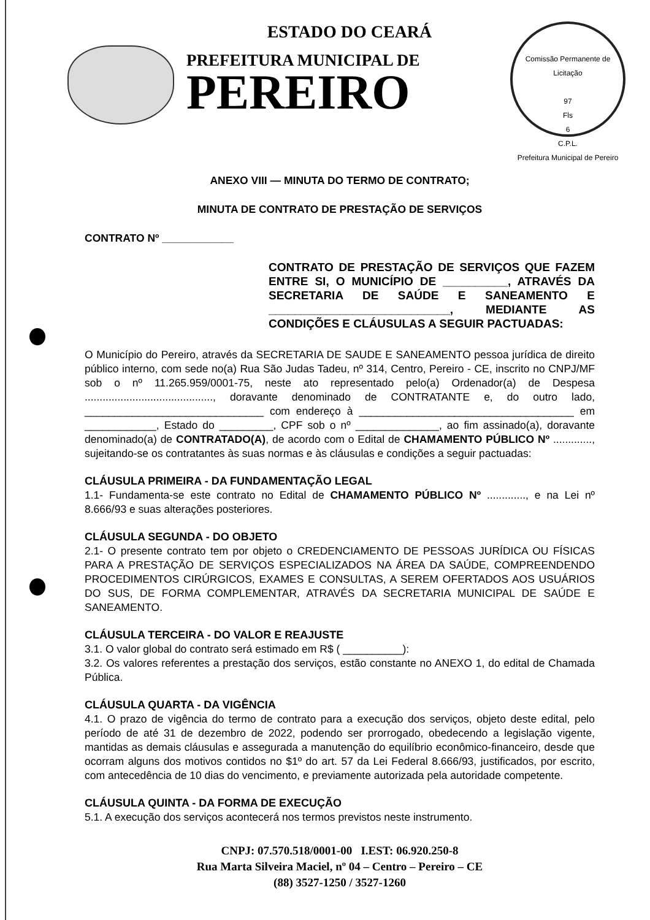Comissão Permanente de Licitação
97
Fls
6
C.P.L.
Prefeitura Municipal de Pereiro
ESTADO DO CEARÁ
PREFEITURA MUNICIPAL DE
PEREIRO
ANEXO VIII — MINUTA DO TERMO DE CONTRATO;
MINUTA DE CONTRATO DE PRESTAÇÃO DE SERVIÇOS
CONTRATO Nº ____________
CONTRATO DE PRESTAÇÃO DE SERVIÇOS QUE FAZEM ENTRE SI, O MUNICÍPIO DE __________, ATRAVÉS DA SECRETARIA DE SAÚDE E SANEAMENTO E ____________________________, MEDIANTE AS CONDIÇÕES E CLÁUSULAS A SEGUIR PACTUADAS:
O Município do Pereiro, através da SECRETARIA DE SAUDE E SANEAMENTO pessoa jurídica de direito público interno, com sede no(a) Rua São Judas Tadeu, nº 314, Centro, Pereiro - CE, inscrito no CNPJ/MF sob o nº 11.265.959/0001-75, neste ato representado pelo(a) Ordenador(a) de Despesa ..........................................., doravante denominado de CONTRATANTE e, do outro lado, ______________________________ com endereço à ____________________________________ em ____________, Estado do _________, CPF sob o nº ______________, ao fim assinado(a), doravante denominado(a) de CONTRATADO(A), de acordo com o Edital de CHAMAMENTO PÚBLICO Nº ............., sujeitando-se os contratantes às suas normas e às cláusulas e condições a seguir pactuadas:
CLÁUSULA PRIMEIRA - DA FUNDAMENTAÇÃO LEGAL
1.1- Fundamenta-se este contrato no Edital de CHAMAMENTO PÚBLICO Nº ............., e na Lei nº 8.666/93 e suas alterações posteriores.
CLÁUSULA SEGUNDA - DO OBJETO
2.1- O presente contrato tem por objeto o CREDENCIAMENTO DE PESSOAS JURÍDICA OU FÍSICAS PARA A PRESTAÇÃO DE SERVIÇOS ESPECIALIZADOS NA ÁREA DA SAÚDE, COMPREENDENDO PROCEDIMENTOS CIRÚRGICOS, EXAMES E CONSULTAS, A SEREM OFERTADOS AOS USUÁRIOS DO SUS, DE FORMA COMPLEMENTAR, ATRAVÉS DA SECRETARIA MUNICIPAL DE SAÚDE E SANEAMENTO.
CLÁUSULA TERCEIRA - DO VALOR E REAJUSTE
3.1. O valor global do contrato será estimado em R$ ( __________):
3.2. Os valores referentes a prestação dos serviços, estão constante no ANEXO 1, do edital de Chamada Pública.
CLÁUSULA QUARTA - DA VIGÊNCIA
4.1. O prazo de vigência do termo de contrato para a execução dos serviços, objeto deste edital, pelo período de até 31 de dezembro de 2022, podendo ser prorrogado, obedecendo a legislação vigente, mantidas as demais cláusulas e assegurada a manutenção do equilíbrio econômico-financeiro, desde que ocorram alguns dos motivos contidos no $1º do art. 57 da Lei Federal 8.666/93, justificados, por escrito, com antecedência de 10 dias do vencimento, e previamente autorizada pela autoridade competente.
CLÁUSULA QUINTA - DA FORMA DE EXECUÇÃO
5.1. A execução dos serviços acontecerá nos termos previstos neste instrumento.
CNPJ: 07.570.518/0001-00 I.EST: 06.920.250-8
Rua Marta Silveira Maciel, nº 04 – Centro – Pereiro – CE
(88) 3527-1250 / 3527-1260